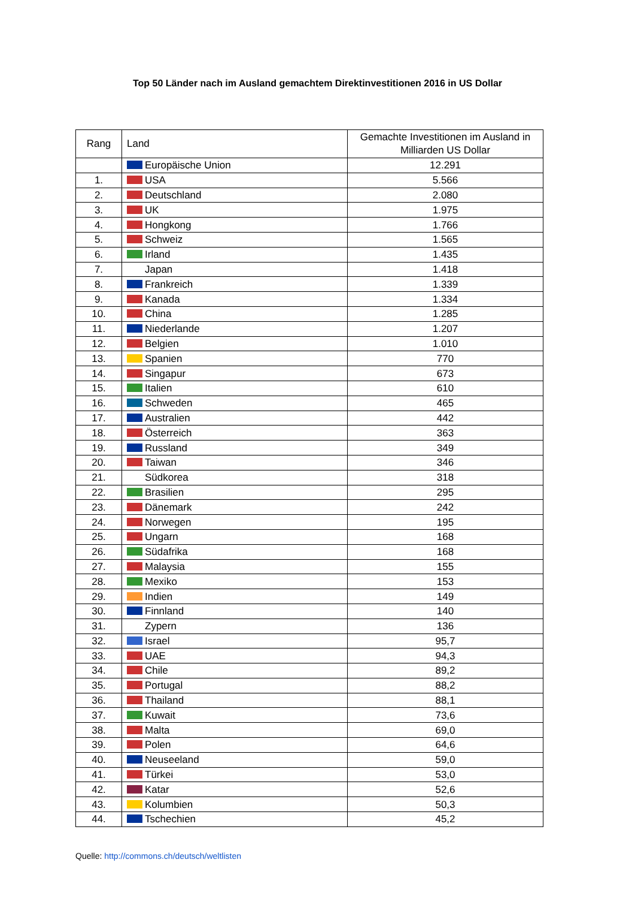Top 50 Länder nach im Ausland gemachtem Direktinvestitionen 2016 in US Dollar
| Rang | Land | Gemachte Investitionen im Ausland in Milliarden US Dollar |
| --- | --- | --- |
| | Europäische Union | 12.291 |
| 1. | USA | 5.566 |
| 2. | Deutschland | 2.080 |
| 3. | UK | 1.975 |
| 4. | Hongkong | 1.766 |
| 5. | Schweiz | 1.565 |
| 6. | Irland | 1.435 |
| 7. | Japan | 1.418 |
| 8. | Frankreich | 1.339 |
| 9. | Kanada | 1.334 |
| 10. | China | 1.285 |
| 11. | Niederlande | 1.207 |
| 12. | Belgien | 1.010 |
| 13. | Spanien | 770 |
| 14. | Singapur | 673 |
| 15. | Italien | 610 |
| 16. | Schweden | 465 |
| 17. | Australien | 442 |
| 18. | Österreich | 363 |
| 19. | Russland | 349 |
| 20. | Taiwan | 346 |
| 21. | Südkorea | 318 |
| 22. | Brasilien | 295 |
| 23. | Dänemark | 242 |
| 24. | Norwegen | 195 |
| 25. | Ungarn | 168 |
| 26. | Südafrika | 168 |
| 27. | Malaysia | 155 |
| 28. | Mexiko | 153 |
| 29. | Indien | 149 |
| 30. | Finnland | 140 |
| 31. | Zypern | 136 |
| 32. | Israel | 95,7 |
| 33. | UAE | 94,3 |
| 34. | Chile | 89,2 |
| 35. | Portugal | 88,2 |
| 36. | Thailand | 88,1 |
| 37. | Kuwait | 73,6 |
| 38. | Malta | 69,0 |
| 39. | Polen | 64,6 |
| 40. | Neuseeland | 59,0 |
| 41. | Türkei | 53,0 |
| 42. | Katar | 52,6 |
| 43. | Kolumbien | 50,3 |
| 44. | Tschechien | 45,2 |
Quelle: http://commons.ch/deutsch/weltlisten